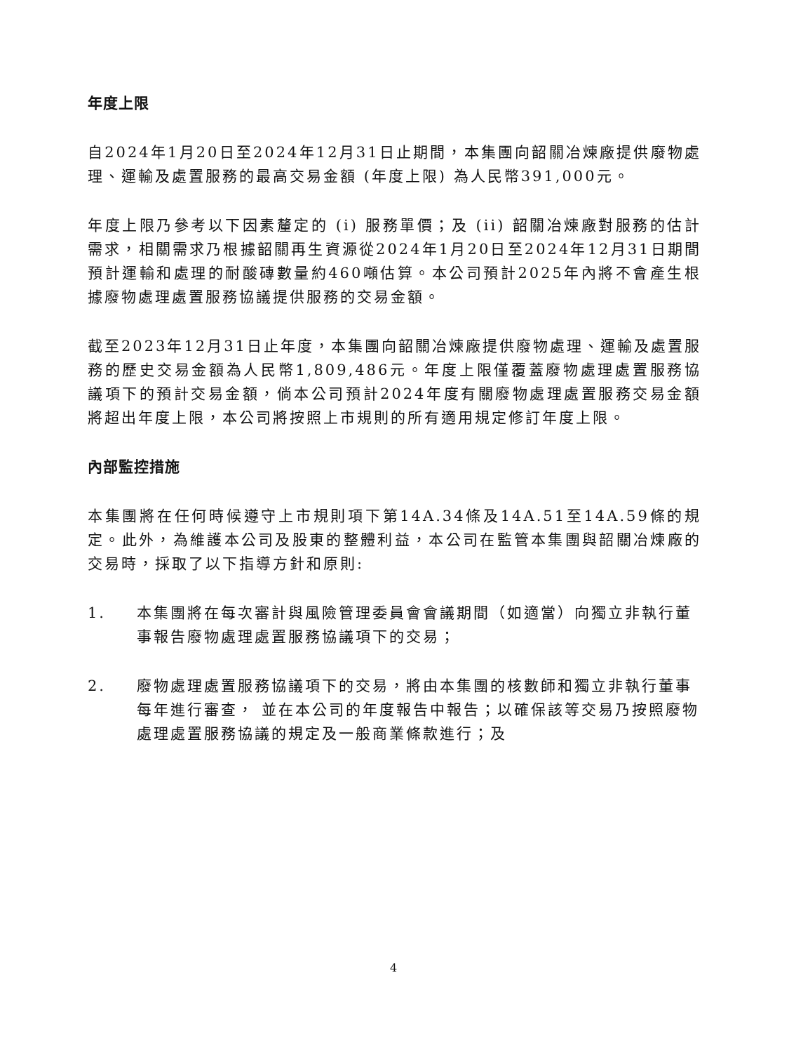年度上限
自2024年1月20日至2024年12月31日止期間，本集團向韶關冶煉廠提供廢物處理、運輸及處置服務的最高交易金額 (年度上限) 為人民幣391,000元。
年度上限乃參考以下因素釐定的 (i) 服務單價；及 (ii) 韶關冶煉廠對服務的估計需求，相關需求乃根據韶關再生資源從2024年1月20日至2024年12月31日期間預計運輸和處理的耐酸磚數量約460噸估算。本公司預計2025年內將不會產生根據廢物處理處置服務協議提供服務的交易金額。
截至2023年12月31日止年度，本集團向韶關冶煉廠提供廢物處理、運輸及處置服務的歷史交易金額為人民幣1,809,486元。年度上限僅覆蓋廢物處理處置服務協議項下的預計交易金額，倘本公司預計2024年度有關廢物處理處置服務交易金額將超出年度上限，本公司將按照上市規則的所有適用規定修訂年度上限。
內部監控措施
本集團將在任何時候遵守上市規則項下第14A.34條及14A.51至14A.59條的規定。此外，為維護本公司及股東的整體利益，本公司在監管本集團與韶關冶煉廠的交易時，採取了以下指導方針和原則:
1. 本集團將在每次審計與風險管理委員會會議期間（如適當）向獨立非執行董事報告廢物處理處置服務協議項下的交易；
2. 廢物處理處置服務協議項下的交易，將由本集團的核數師和獨立非執行董事每年進行審查， 並在本公司的年度報告中報告；以確保該等交易乃按照廢物處理處置服務協議的規定及一般商業條款進行；及
4